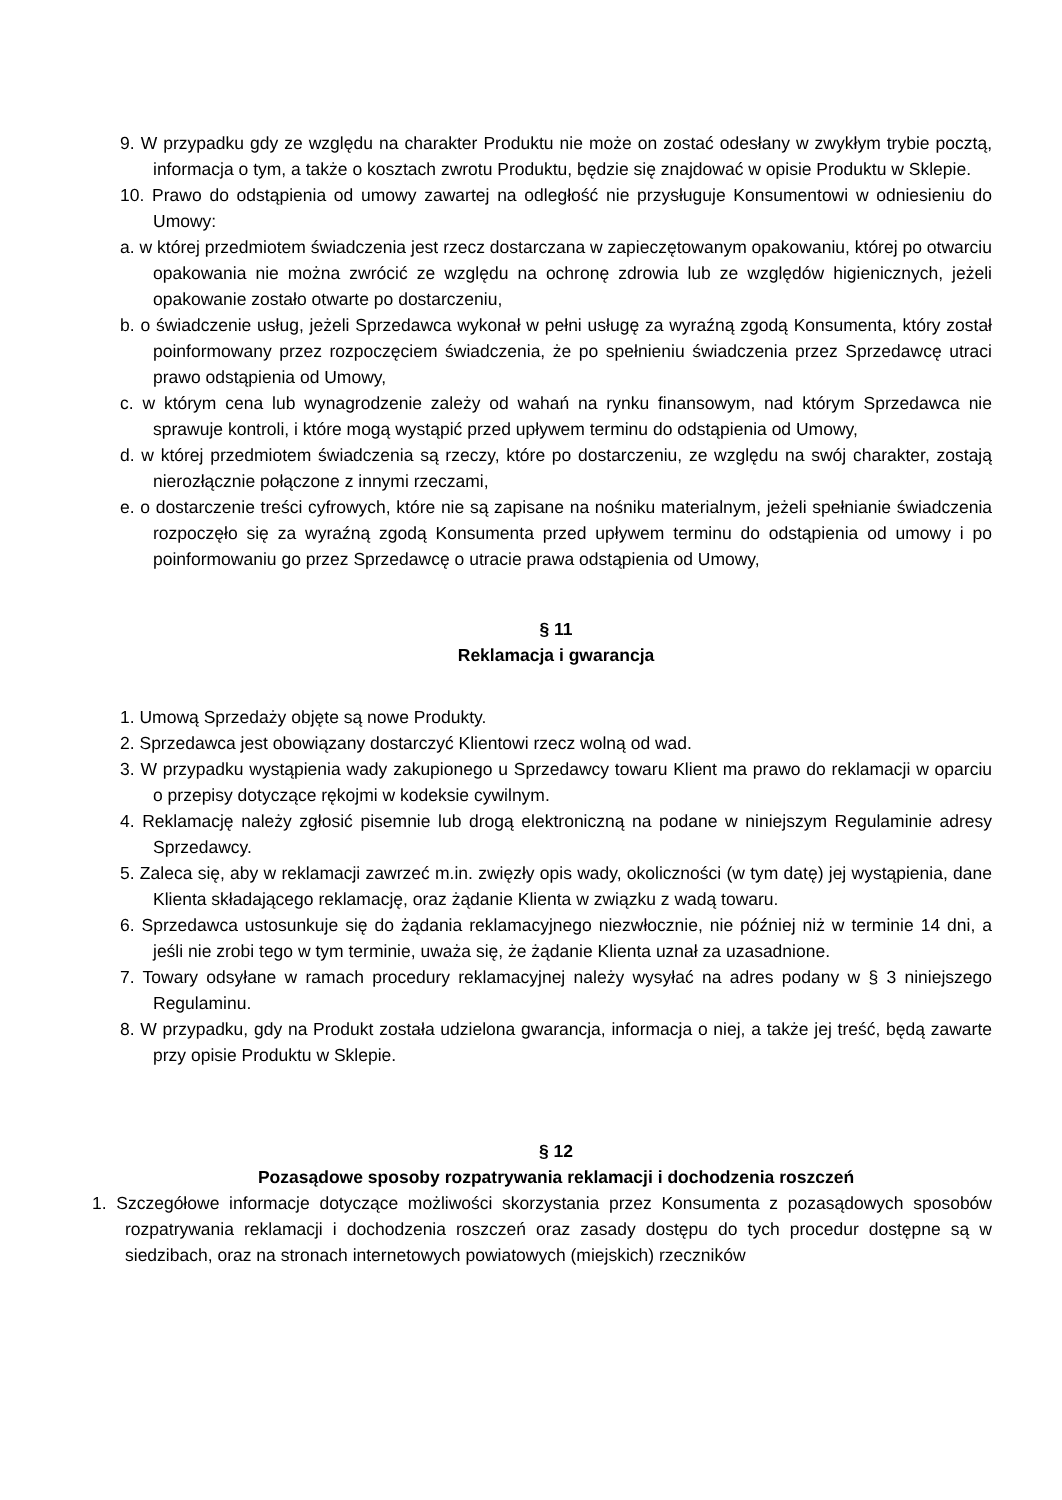9. W przypadku gdy ze względu na charakter Produktu nie może on zostać odesłany w zwykłym trybie pocztą, informacja o tym, a także o kosztach zwrotu Produktu, będzie się znajdować w opisie Produktu w Sklepie.
10. Prawo do odstąpienia od umowy zawartej na odległość nie przysługuje Konsumentowi w odniesieniu do Umowy:
a. w której przedmiotem świadczenia jest rzecz dostarczana w zapieczętowanym opakowaniu, której po otwarciu opakowania nie można zwrócić ze względu na ochronę zdrowia lub ze względów higienicznych, jeżeli opakowanie zostało otwarte po dostarczeniu,
b. o świadczenie usług, jeżeli Sprzedawca wykonał w pełni usługę za wyraźną zgodą Konsumenta, który został poinformowany przez rozpoczęciem świadczenia, że po spełnieniu świadczenia przez Sprzedawcę utraci prawo odstąpienia od Umowy,
c. w którym cena lub wynagrodzenie zależy od wahań na rynku finansowym, nad którym Sprzedawca nie sprawuje kontroli, i które mogą wystąpić przed upływem terminu do odstąpienia od Umowy,
d. w której przedmiotem świadczenia są rzeczy, które po dostarczeniu, ze względu na swój charakter, zostają nierozłącznie połączone z innymi rzeczami,
e. o dostarczenie treści cyfrowych, które nie są zapisane na nośniku materialnym, jeżeli spełnianie świadczenia rozpoczęło się za wyraźną zgodą Konsumenta przed upływem terminu do odstąpienia od umowy i po poinformowaniu go przez Sprzedawcę o utracie prawa odstąpienia od Umowy,
§ 11
Reklamacja i gwarancja
1. Umową Sprzedaży objęte są nowe Produkty.
2. Sprzedawca jest obowiązany dostarczyć Klientowi rzecz wolną od wad.
3. W przypadku wystąpienia wady zakupionego u Sprzedawcy towaru Klient ma prawo do reklamacji w oparciu o przepisy dotyczące rękojmi w kodeksie cywilnym.
4. Reklamację należy zgłosić pisemnie lub drogą elektroniczną na podane w niniejszym Regulaminie adresy Sprzedawcy.
5. Zaleca się, aby w reklamacji zawrzeć m.in. zwięzły opis wady, okoliczności (w tym datę) jej wystąpienia, dane Klienta składającego reklamację, oraz żądanie Klienta w związku z wadą towaru.
6. Sprzedawca ustosunkuje się do żądania reklamacyjnego niezwłocznie, nie później niż w terminie 14 dni, a jeśli nie zrobi tego w tym terminie, uważa się, że żądanie Klienta uznał za uzasadnione.
7. Towary odsyłane w ramach procedury reklamacyjnej należy wysyłać na adres podany w § 3 niniejszego Regulaminu.
8. W przypadku, gdy na Produkt została udzielona gwarancja, informacja o niej, a także jej treść, będą zawarte przy opisie Produktu w Sklepie.
§ 12
Pozasądowe sposoby rozpatrywania reklamacji i dochodzenia roszczeń
1. Szczegółowe informacje dotyczące możliwości skorzystania przez Konsumenta z pozasądowych sposobów rozpatrywania reklamacji i dochodzenia roszczeń oraz zasady dostępu do tych procedur dostępne są w siedzibach, oraz na stronach internetowych powiatowych (miejskich) rzeczników